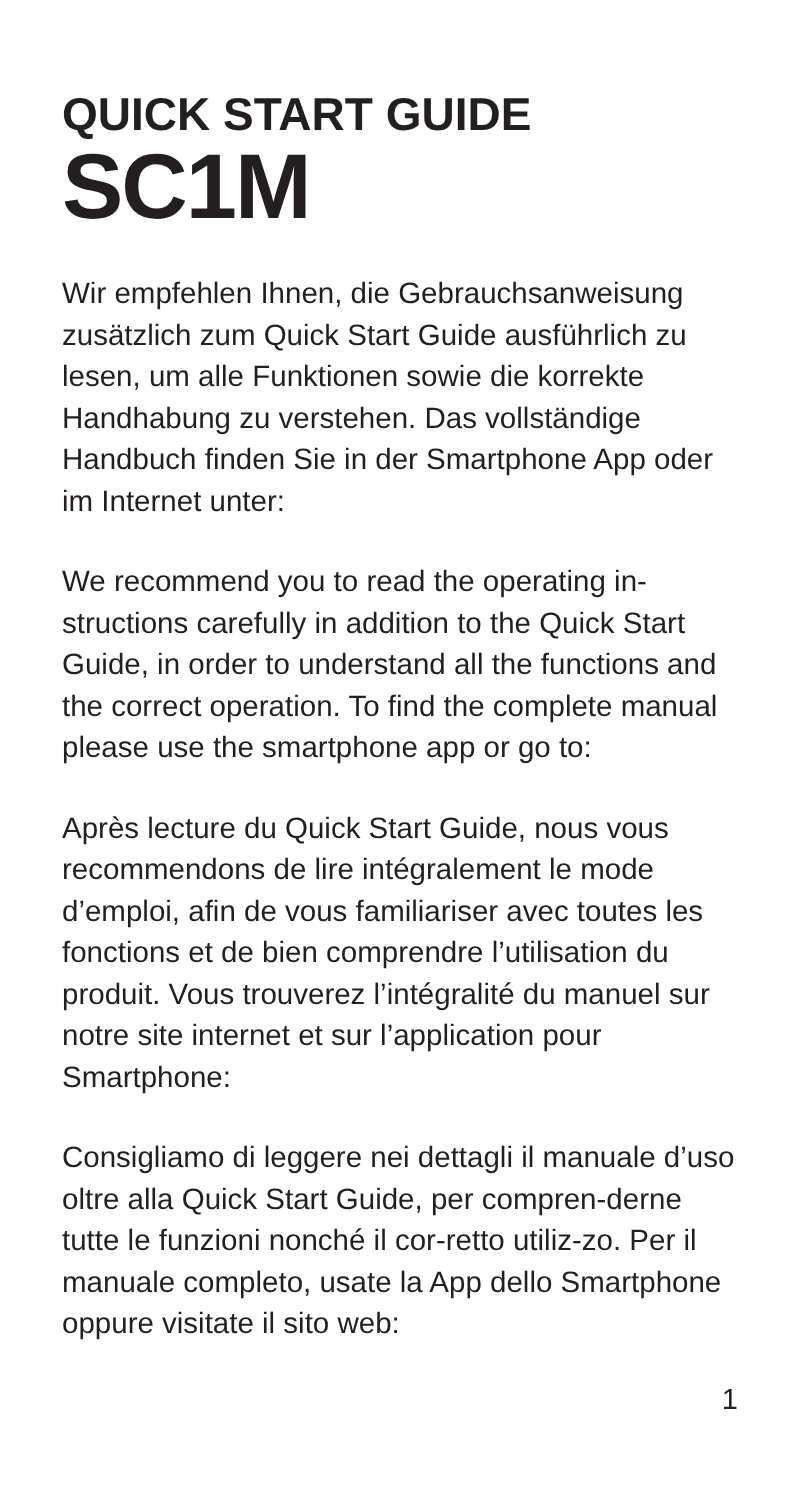QUICK START GUIDE
SC1M
Wir empfehlen Ihnen, die Gebrauchsanweisung zusätzlich zum Quick Start Guide ausführlich zu lesen, um alle Funktionen sowie die korrekte Handhabung zu verstehen. Das vollständige Handbuch finden Sie in der Smartphone App oder im Internet unter:
We recommend you to read the operating in-structions carefully in addition to the Quick Start Guide, in order to understand all the functions and the correct operation. To find the complete manual please use the smartphone app or go to:
Après lecture du Quick Start Guide, nous vous recommendons de lire intégralement le mode d’emploi, afin de vous familiariser avec toutes les fonctions et de bien comprendre l’utilisation du produit. Vous trouverez l’intégralité du manuel sur notre site internet et sur l’application pour Smartphone:
Consigliamo di leggere nei dettagli il manuale d’uso oltre alla Quick Start Guide, per compren-derne tutte le funzioni nonché il cor-retto utiliz-zo. Per il manuale completo, usate la App dello Smartphone oppure visitate il sito web:
1